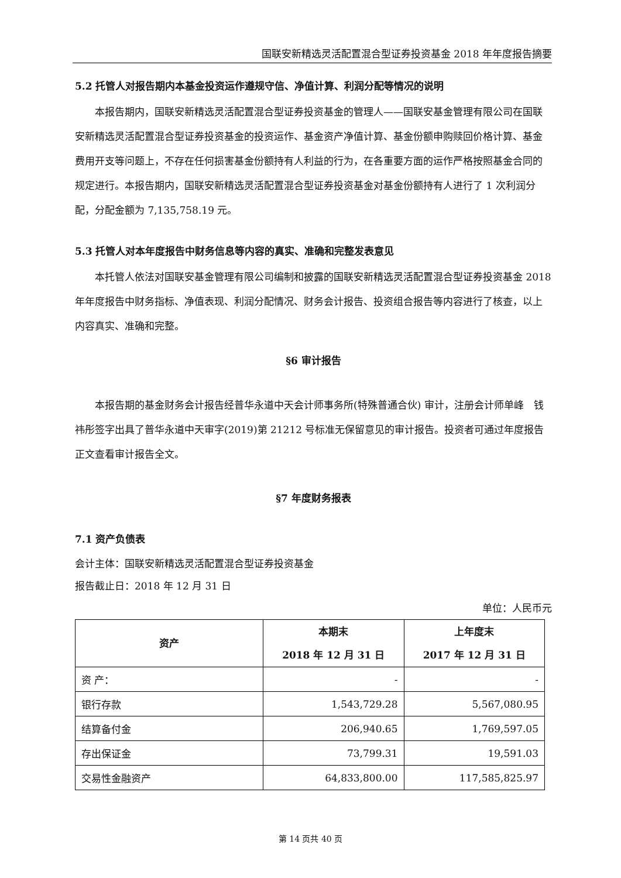国联安新精选灵活配置混合型证券投资基金 2018 年年度报告摘要
5.2 托管人对报告期内本基金投资运作遵规守信、净值计算、利润分配等情况的说明
本报告期内，国联安新精选灵活配置混合型证券投资基金的管理人——国联安基金管理有限公司在国联安新精选灵活配置混合型证券投资基金的投资运作、基金资产净值计算、基金份额申购赎回价格计算、基金费用开支等问题上，不存在任何损害基金份额持有人利益的行为，在各重要方面的运作严格按照基金合同的规定进行。本报告期内，国联安新精选灵活配置混合型证券投资基金对基金份额持有人进行了 1 次利润分配，分配金额为 7,135,758.19 元。
5.3 托管人对本年度报告中财务信息等内容的真实、准确和完整发表意见
本托管人依法对国联安基金管理有限公司编制和披露的国联安新精选灵活配置混合型证券投资基金 2018 年年度报告中财务指标、净值表现、利润分配情况、财务会计报告、投资组合报告等内容进行了核查，以上内容真实、准确和完整。
§6 审计报告
本报告期的基金财务会计报告经普华永道中天会计师事务所(特殊普通合伙) 审计，注册会计师单峰　钱祎彤签字出具了普华永道中天审字(2019)第 21212 号标准无保留意见的审计报告。投资者可通过年度报告正文查看审计报告全文。
§7 年度财务报表
7.1 资产负债表
会计主体：国联安新精选灵活配置混合型证券投资基金
报告截止日：2018 年 12 月 31 日
单位：人民币元
| 资产 | 本期末 2018 年 12 月 31 日 | 上年度末 2017 年 12 月 31 日 |
| --- | --- | --- |
| 资 产： | - | - |
| 银行存款 | 1,543,729.28 | 5,567,080.95 |
| 结算备付金 | 206,940.65 | 1,769,597.05 |
| 存出保证金 | 73,799.31 | 19,591.03 |
| 交易性金融资产 | 64,833,800.00 | 117,585,825.97 |
第 14 页共 40 页